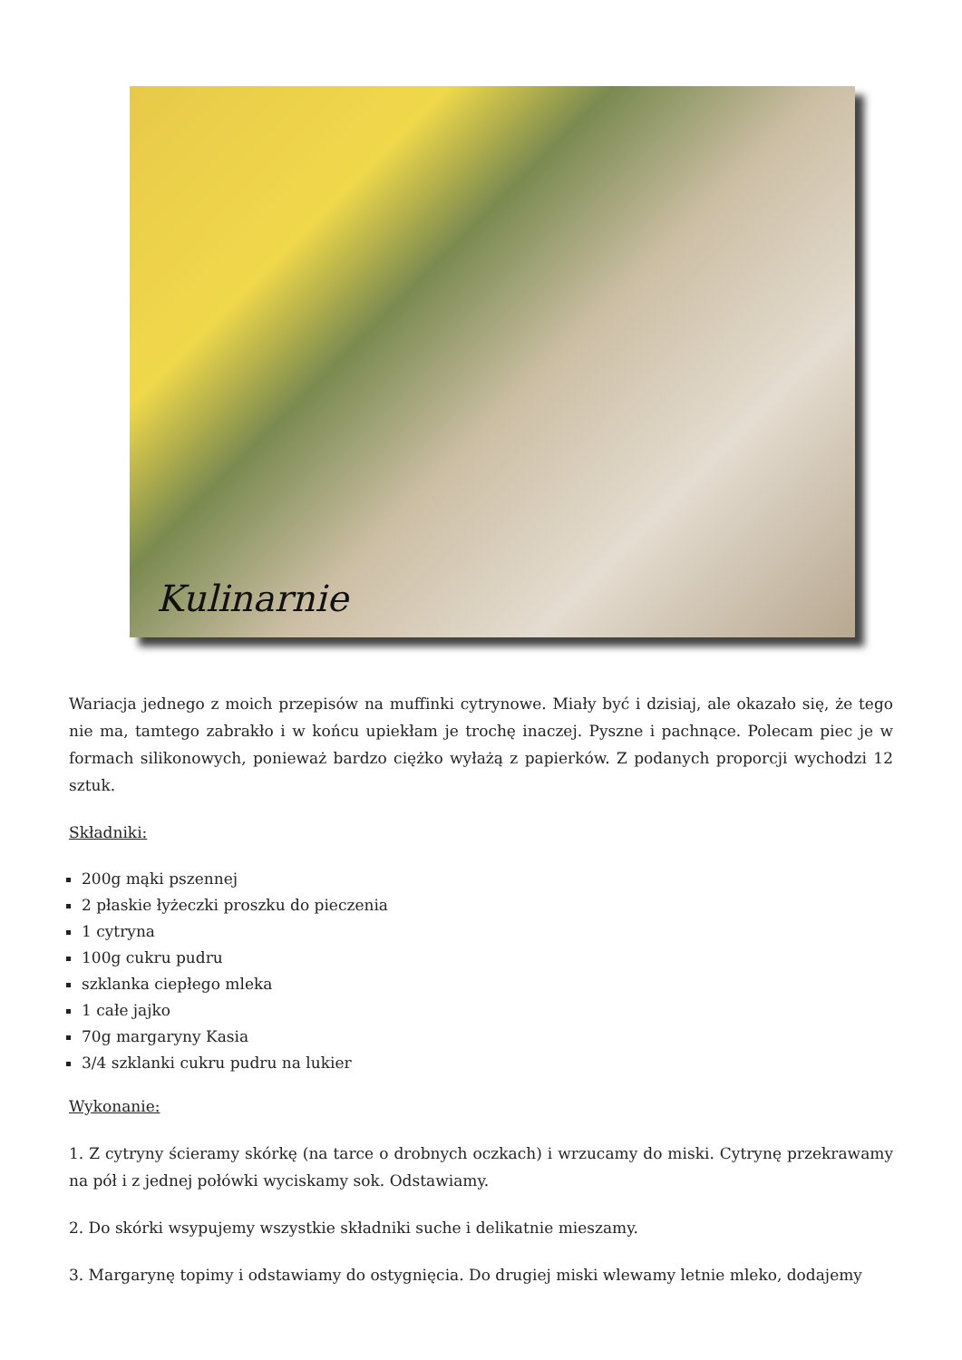Kulinarnie
Wariacja jednego z moich przepisów na muffinki cytrynowe. Miały być i dzisiaj, ale okazało się, że tego nie ma, tamtego zabrakło i w końcu upiekłam je trochę inaczej. Pyszne i pachnące. Polecam piec je w formach silikonowych, ponieważ bardzo ciężko wyłażą z papierków. Z podanych proporcji wychodzi 12 sztuk.
Składniki:
200g mąki pszennej
2 płaskie łyżeczki proszku do pieczenia
1 cytryna
100g cukru pudru
szklanka ciepłego mleka
1 całe jajko
70g margaryny Kasia
3/4 szklanki cukru pudru na lukier
Wykonanie:
1. Z cytryny ścieramy skórkę (na tarce o drobnych oczkach) i wrzucamy do miski. Cytrynę przekrawamy na pół i z jednej połówki wyciskamy sok. Odstawiamy.
2. Do skórki wsypujemy wszystkie składniki suche i delikatnie mieszamy.
3. Margarynę topimy i odstawiamy do ostygnięcia. Do drugiej miski wlewamy letnie mleko, dodajemy